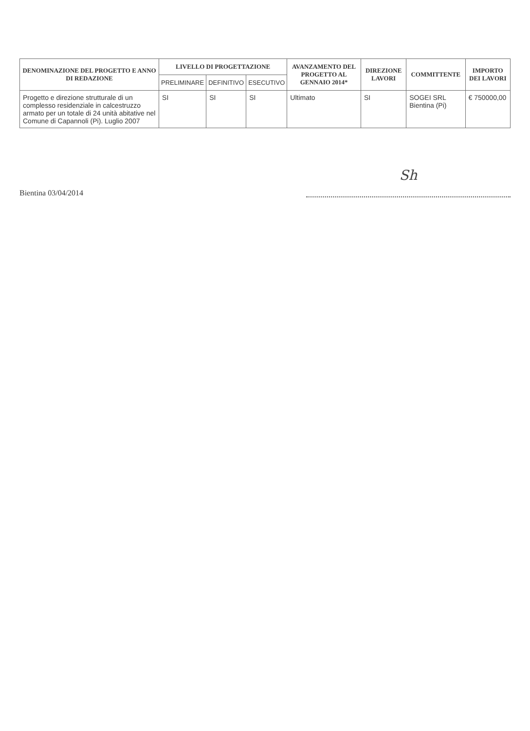| DENOMINAZIONE DEL PROGETTO E ANNO DI REDAZIONE | LIVELLO DI PROGETTAZIONE | | | AVANZAMENTO DEL PROGETTO AL GENNAIO 2014* | DIREZIONE LAVORI | COMMITTENTE | IMPORTO DEI LAVORI |
| --- | --- | --- | --- | --- | --- | --- | --- |
| | PRELIMINARE | DEFINITIVO | ESECUTIVO | | | | |
| Progetto e direzione strutturale di un complesso residenziale in calcestruzzo armato per un totale di 24 unità abitative nel Comune di Capannoli (Pi). Luglio 2007 | SI | SI | SI | Ultimato | SI | SOGEI SRL Bientina (Pi) | € 750000,00 |
Bientina 03/04/2014
Sh